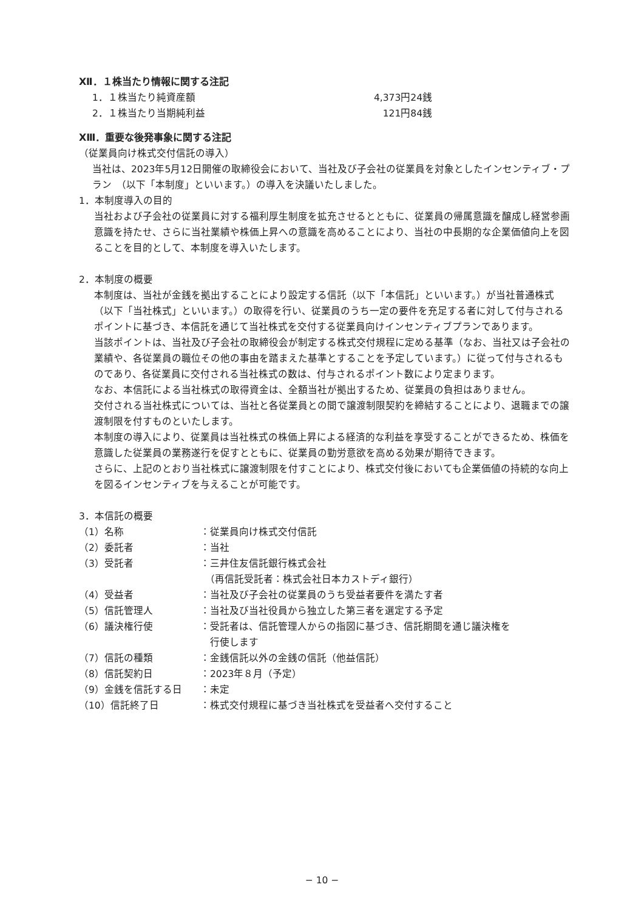Ⅻ．１株当たり情報に関する注記
1．１株当たり純資産額 4,373円24銭
2．１株当たり当期純利益 121円84銭
XⅢ．重要な後発事象に関する注記
（従業員向け株式交付信託の導入）
当社は、2023年5月12日開催の取締役会において、当社及び子会社の従業員を対象としたインセンティブ・プラン　（以下「本制度」といいます。）の導入を決議いたしました。
1．本制度導入の目的
当社および子会社の従業員に対する福利厚生制度を拡充させるとともに、従業員の帰属意識を醸成し経営参画意識を持たせ、さらに当社業績や株価上昇への意識を高めることにより、当社の中長期的な企業価値向上を図ることを目的として、本制度を導入いたします。
2．本制度の概要
本制度は、当社が金銭を拠出することにより設定する信託（以下「本信託」といいます。）が当社普通株式（以下「当社株式」といいます。）の取得を行い、従業員のうち一定の要件を充足する者に対して付与されるポイントに基づき、本信託を通じて当社株式を交付する従業員向けインセンティブプランであります。
当該ポイントは、当社及び子会社の取締役会が制定する株式交付規程に定める基準（なお、当社又は子会社の業績や、各従業員の職位その他の事由を踏まえた基準とすることを予定しています。）に従って付与されるものであり、各従業員に交付される当社株式の数は、付与されるポイント数により定まります。
なお、本信託による当社株式の取得資金は、全額当社が拠出するため、従業員の負担はありません。
交付される当社株式については、当社と各従業員との間で譲渡制限契約を締結することにより、退職までの譲渡制限を付すものといたします。
本制度の導入により、従業員は当社株式の株価上昇による経済的な利益を享受することができるため、株価を意識した従業員の業務遂行を促すとともに、従業員の勤労意欲を高める効果が期待できます。
さらに、上記のとおり当社株式に譲渡制限を付すことにより、株式交付後においても企業価値の持続的な向上を図るインセンティブを与えることが可能です。
3．本信託の概要
| （1）名称 | ：従業員向け株式交付信託 |
| （2）委託者 | ：当社 |
| （3）受託者 | ：三井住友信託銀行株式会社 （再信託受託者：株式会社日本カストディ銀行） |
| （4）受益者 | ：当社及び子会社の従業員のうち受益者要件を満たす者 |
| （5）信託管理人 | ：当社及び当社役員から独立した第三者を選定する予定 |
| （6）議決権行使 | ：受託者は、信託管理人からの指図に基づき、信託期間を通じ議決権を 行使します |
| （7）信託の種類 | ：金銭信託以外の金銭の信託（他益信託） |
| （8）信託契約日 | ：2023年８月（予定） |
| （9）金銭を信託する日 | ：未定 |
| （10）信託終了日 | ：株式交付規程に基づき当社株式を受益者へ交付すること |
− 10 −